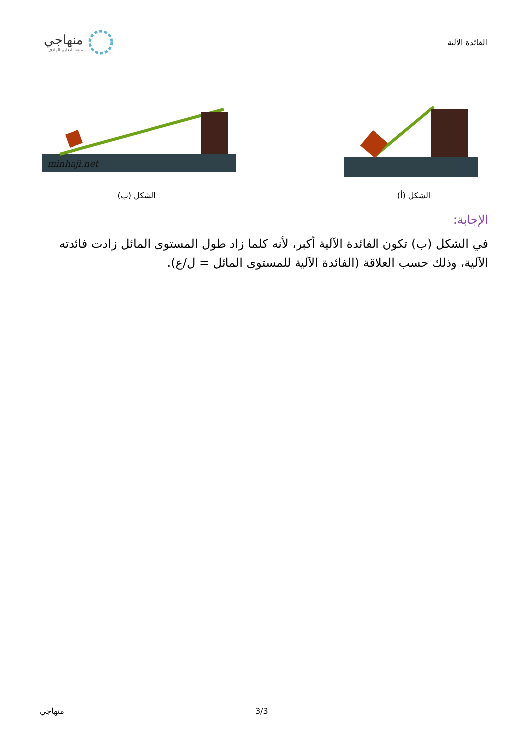منهاجي
متعة التعليم الهادف
الفائدة الآلية
minhaji.net
الشكل (ب)
الشكل (أ)
الإجابة:
في الشكل (ب) تكون الفائدة الآلية أكبر، لأنه كلما زاد طول المستوى المائل زادت فائدته الآلية، وذلك حسب العلاقة (الفائدة الآلية للمستوى المائل = ل/ع).
منهاجي 3/3